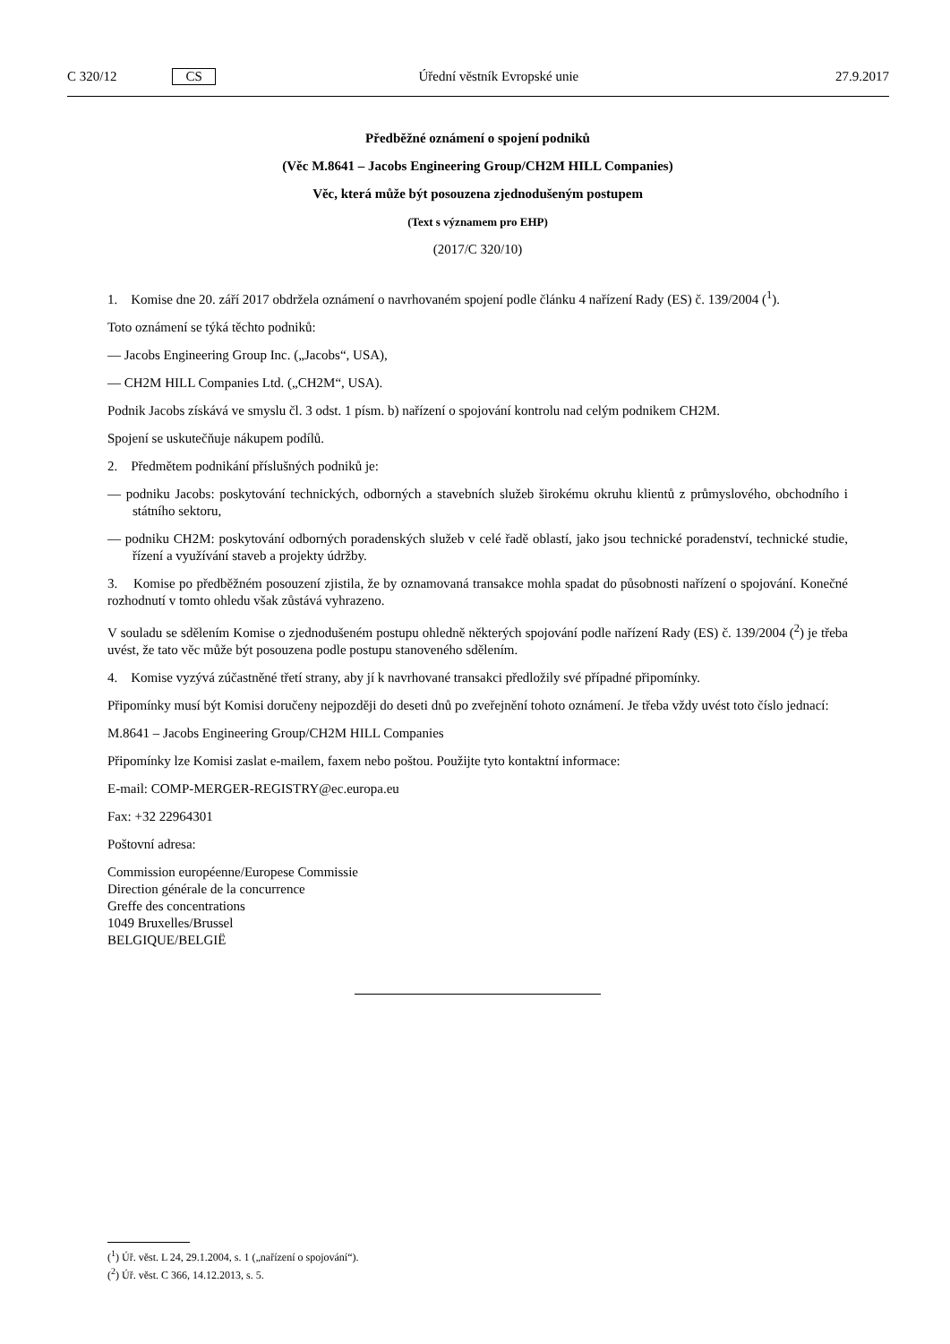C 320/12 CS Úřední věstník Evropské unie 27.9.2017
Předběžné oznámení o spojení podniků
(Věc M.8641 – Jacobs Engineering Group/CH2M HILL Companies)
Věc, která může být posouzena zjednodušeným postupem
(Text s významem pro EHP)
(2017/C 320/10)
1. Komise dne 20. září 2017 obdržela oznámení o navrhovaném spojení podle článku 4 nařízení Rady (ES) č. 139/2004 (<sup>1</sup>).
Toto oznámení se týká těchto podniků:
— Jacobs Engineering Group Inc. („Jacobs“, USA),
— CH2M HILL Companies Ltd. („CH2M“, USA).
Podnik Jacobs získává ve smyslu čl. 3 odst. 1 písm. b) nařízení o spojování kontrolu nad celým podnikem CH2M.
Spojení se uskutečňuje nákupem podílů.
2. Předmětem podnikání příslušných podniků je:
— podniku Jacobs: poskytování technických, odborných a stavebních služeb širokému okruhu klientů z průmyslového, obchodního i státního sektoru,
— podniku CH2M: poskytování odborných poradenských služeb v celé řadě oblastí, jako jsou technické poradenství, technické studie, řízení a využívání staveb a projekty údržby.
3. Komise po předběžném posouzení zjistila, že by oznamovaná transakce mohla spadat do působnosti nařízení o spojování. Konečné rozhodnutí v tomto ohledu však zůstává vyhrazeno.
V souladu se sdělením Komise o zjednodušeném postupu ohledně některých spojování podle nařízení Rady (ES) č. 139/2004 (<sup>2</sup>) je třeba uvést, že tato věc může být posouzena podle postupu stanoveného sdělením.
4. Komise vyzývá zúčastněné třetí strany, aby jí k navrhované transakci předložily své případné připomínky.
Připomínky musí být Komisi doručeny nejpozději do deseti dnů po zveřejnění tohoto oznámení. Je třeba vždy uvést toto číslo jednací:
M.8641 – Jacobs Engineering Group/CH2M HILL Companies
Připomínky lze Komisi zaslat e-mailem, faxem nebo poštou. Použijte tyto kontaktní informace:
E-mail: COMP-MERGER-REGISTRY@ec.europa.eu
Fax: +32 22964301
Poštovní adresa:
Commission européenne/Europese Commissie
Direction générale de la concurrence
Greffe des concentrations
1049 Bruxelles/Brussel
BELGIQUE/BELGIË
(<sup>1</sup>) Úř. věst. L 24, 29.1.2004, s. 1 („nařízení o spojování“).
(<sup>2</sup>) Úř. věst. C 366, 14.12.2013, s. 5.